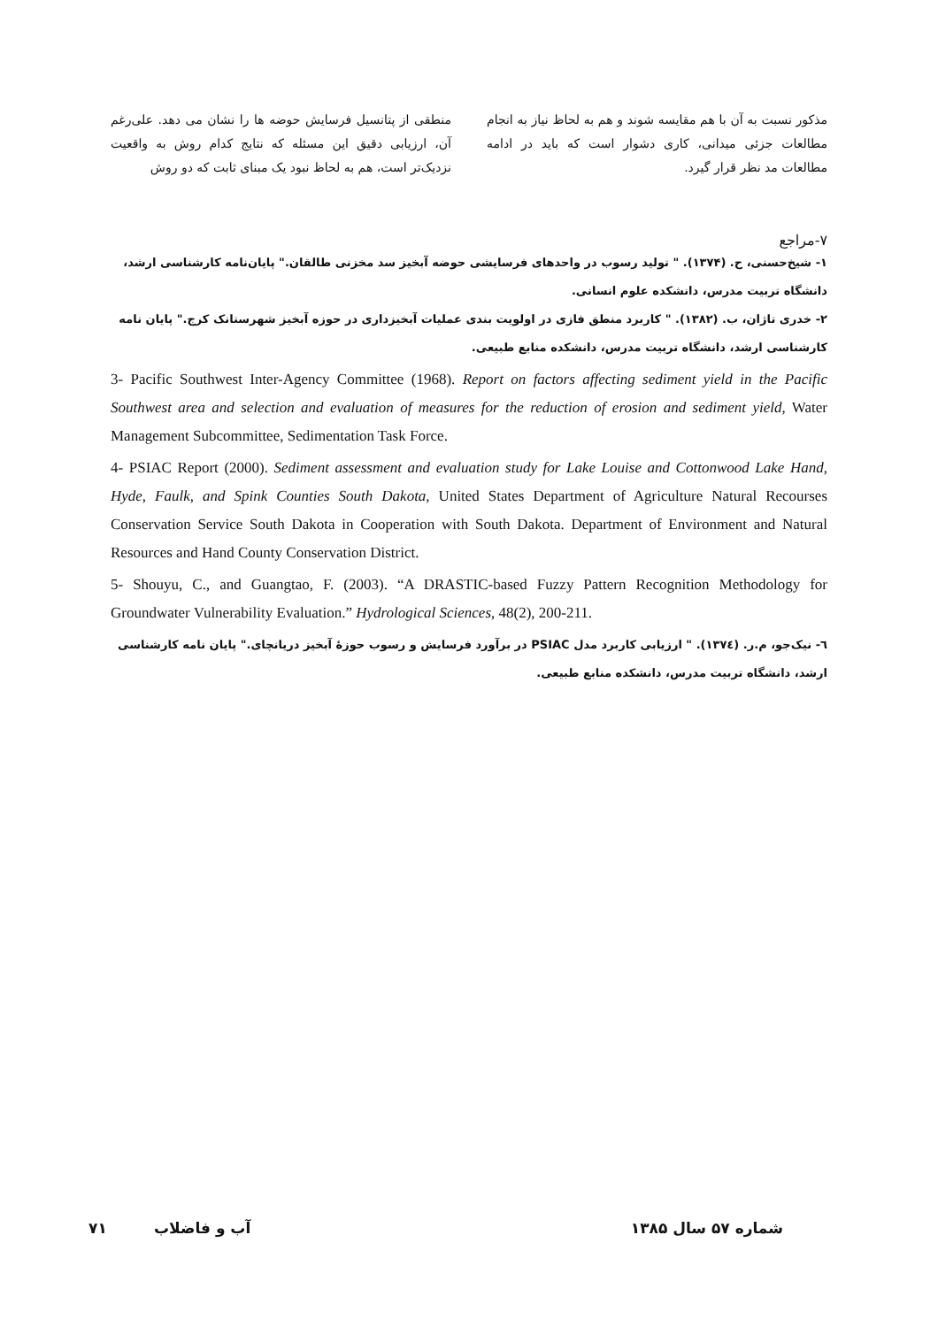منطقی از پتانسیل فرسایش حوضه ها را نشان می دهد. علی‌رغم آن، ارزیابی دقیق این مسئله که نتایج کدام روش به واقعیت نزدیک‌تر است، هم به لحاظ نبود یک مبنای ثابت که دو روش
مذکور نسبت به آن با هم مقایسه شوند و هم به لحاظ نیاز به انجام مطالعات جزئی میدانی، کاری دشوار است که باید در ادامه مطالعات مد نظر قرار گیرد.
۷-مراجع
۱- شیخ‌حسنی، ح. (۱۳۷۴). " تولید رسوب در واحدهای فرسایشی حوضه آبخیز سد مخزنی طالقان." پایان‌نامه کارشناسی ارشد، دانشگاه تربیت مدرس، دانشکده علوم انسانی.
۲- خدری تاژان، ب. (۱۳۸۲). " کاربرد منطق فازی در اولویت بندی عملیات آبخیزداری در حوزه آبخیز شهرستانک کرج." پایان نامه کارشناسی ارشد، دانشگاه تربیت مدرس، دانشکده منابع طبیعی.
3- Pacific Southwest Inter-Agency Committee (1968). Report on factors affecting sediment yield in the Pacific Southwest area and selection and evaluation of measures for the reduction of erosion and sediment yield, Water Management Subcommittee, Sedimentation Task Force.
4- PSIAC Report (2000). Sediment assessment and evaluation study for Lake Louise and Cottonwood Lake Hand, Hyde, Faulk, and Spink Counties South Dakota, United States Department of Agriculture Natural Recourses Conservation Service South Dakota in Cooperation with South Dakota. Department of Environment and Natural Resources and Hand County Conservation District.
5- Shouyu, C., and Guangtao, F. (2003). “A DRASTIC-based Fuzzy Pattern Recognition Methodology for Groundwater Vulnerability Evaluation.” Hydrological Sciences, 48(2), 200-211.
٦- نیک‌جو، م.ر. (۱۳۷٤). " ارزیابی کاربرد مدل PSIAC در برآورد فرسایش و رسوب حوزهٔ آبخیز دریانچای." پایان نامه کارشناسی ارشد، دانشگاه تربیت مدرس، دانشکده منابع طبیعی.
شماره ۵۷ سال ۱۳۸۵ آب و فاضلاب ۷۱